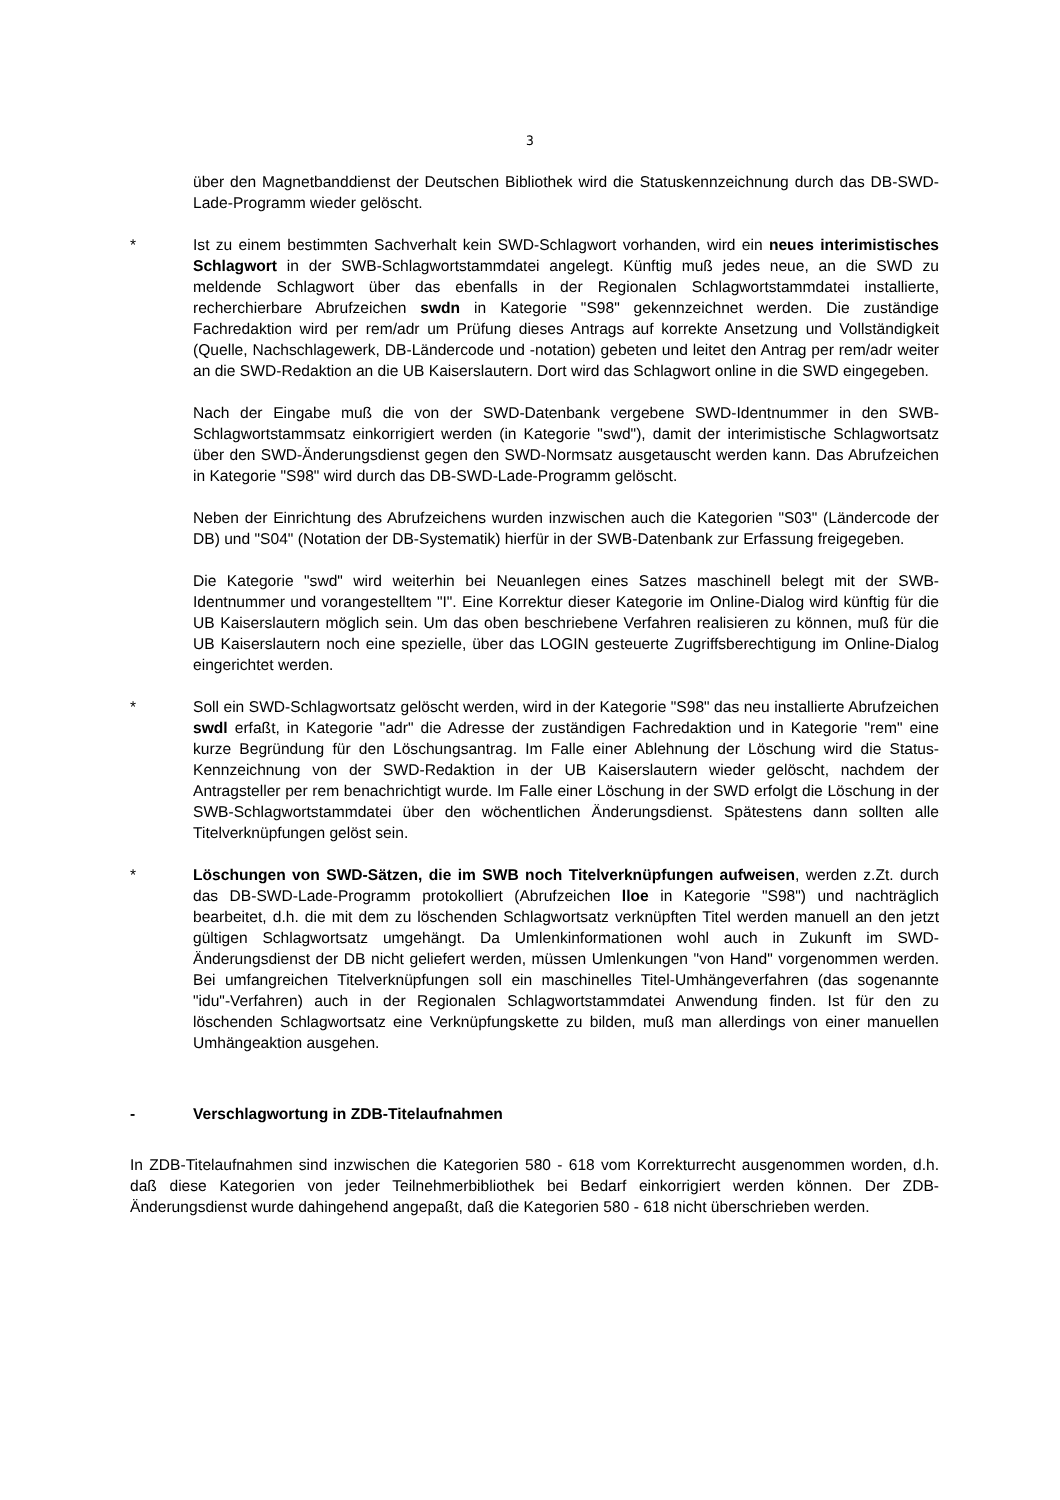3
über den Magnetbanddienst der Deutschen Bibliothek wird die Statuskennzeichnung durch das DB-SWD-Lade-Programm wieder gelöscht.
* Ist zu einem bestimmten Sachverhalt kein SWD-Schlagwort vorhanden, wird ein neues interimistisches Schlagwort in der SWB-Schlagwortstammdatei angelegt. Künftig muß jedes neue, an die SWD zu meldende Schlagwort über das ebenfalls in der Regionalen Schlagwortstammdatei installierte, recherchierbare Abrufzeichen swdn in Kategorie "S98" gekennzeichnet werden. Die zuständige Fachredaktion wird per rem/adr um Prüfung dieses Antrags auf korrekte Ansetzung und Vollständigkeit (Quelle, Nachschlagewerk, DB-Ländercode und -notation) gebeten und leitet den Antrag per rem/adr weiter an die SWD-Redaktion an die UB Kaiserslautern. Dort wird das Schlagwort online in die SWD eingegeben.
Nach der Eingabe muß die von der SWD-Datenbank vergebene SWD-Identnummer in den SWB-Schlagwortstammsatz einkorrigiert werden (in Kategorie "swd"), damit der interimistische Schlagwortsatz über den SWD-Änderungsdienst gegen den SWD-Normsatz ausgetauscht werden kann. Das Abrufzeichen in Kategorie "S98" wird durch das DB-SWD-Lade-Programm gelöscht.
Neben der Einrichtung des Abrufzeichens wurden inzwischen auch die Kategorien "S03" (Ländercode der DB) und "S04" (Notation der DB-Systematik) hierfür in der SWB-Datenbank zur Erfassung freigegeben.
Die Kategorie "swd" wird weiterhin bei Neuanlegen eines Satzes maschinell belegt mit der SWB-Identnummer und vorangestelltem "I". Eine Korrektur dieser Kategorie im Online-Dialog wird künftig für die UB Kaiserslautern möglich sein. Um das oben beschriebene Verfahren realisieren zu können, muß für die UB Kaiserslautern noch eine spezielle, über das LOGIN gesteuerte Zugriffsberechtigung im Online-Dialog eingerichtet werden.
* Soll ein SWD-Schlagwortsatz gelöscht werden, wird in der Kategorie "S98" das neu installierte Abrufzeichen swdl erfaßt, in Kategorie "adr" die Adresse der zuständigen Fachredaktion und in Kategorie "rem" eine kurze Begründung für den Löschungsantrag. Im Falle einer Ablehnung der Löschung wird die Status-Kennzeichnung von der SWD-Redaktion in der UB Kaiserslautern wieder gelöscht, nachdem der Antragsteller per rem benachrichtigt wurde. Im Falle einer Löschung in der SWD erfolgt die Löschung in der SWB-Schlagwortstammdatei über den wöchentlichen Änderungsdienst. Spätestens dann sollten alle Titelverknüpfungen gelöst sein.
* Löschungen von SWD-Sätzen, die im SWB noch Titelverknüpfungen aufweisen, werden z.Zt. durch das DB-SWD-Lade-Programm protokolliert (Abrufzeichen lloe in Kategorie "S98") und nachträglich bearbeitet, d.h. die mit dem zu löschenden Schlagwortsatz verknüpften Titel werden manuell an den jetzt gültigen Schlagwortsatz umgehängt. Da Umlenkinformationen wohl auch in Zukunft im SWD-Änderungsdienst der DB nicht geliefert werden, müssen Umlenkungen "von Hand" vorgenommen werden. Bei umfangreichen Titelverknüpfungen soll ein maschinelles Titel-Umhängeverfahren (das sogenannte "idu"-Verfahren) auch in der Regionalen Schlagwortstammdatei Anwendung finden. Ist für den zu löschenden Schlagwortsatz eine Verknüpfungskette zu bilden, muß man allerdings von einer manuellen Umhängeaktion ausgehen.
- Verschlagwortung in ZDB-Titelaufnahmen
In ZDB-Titelaufnahmen sind inzwischen die Kategorien 580 - 618 vom Korrekturrecht ausgenommen worden, d.h. daß diese Kategorien von jeder Teilnehmerbibliothek bei Bedarf einkorrigiert werden können. Der ZDB-Änderungsdienst wurde dahingehend angepaßt, daß die Kategorien 580 - 618 nicht überschrieben werden.